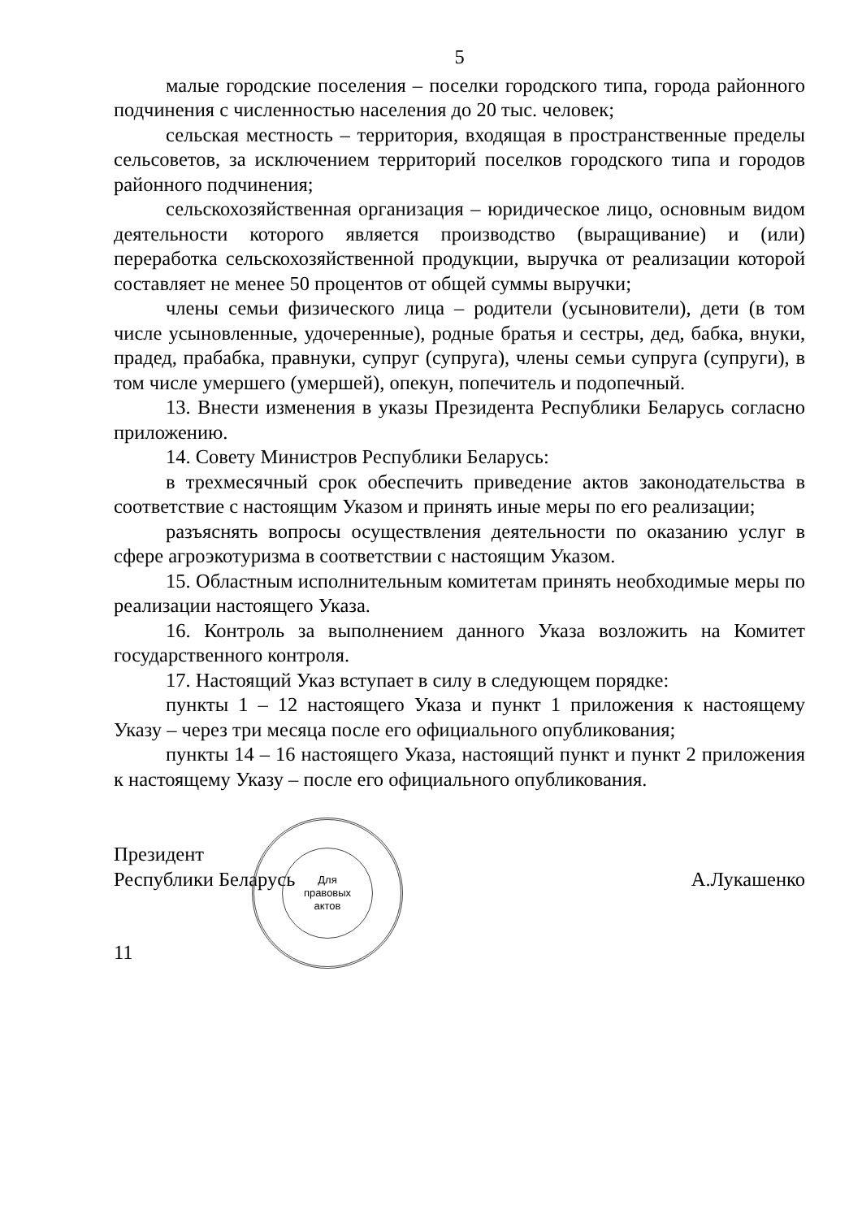5
малые городские поселения – поселки городского типа, города районного подчинения с численностью населения до 20 тыс. человек;
сельская местность – территория, входящая в пространственные пределы сельсоветов, за исключением территорий поселков городского типа и городов районного подчинения;
сельскохозяйственная организация – юридическое лицо, основным видом деятельности которого является производство (выращивание) и (или) переработка сельскохозяйственной продукции, выручка от реализации которой составляет не менее 50 процентов от общей суммы выручки;
члены семьи физического лица – родители (усыновители), дети (в том числе усыновленные, удочеренные), родные братья и сестры, дед, бабка, внуки, прадед, прабабка, правнуки, супруг (супруга), члены семьи супруга (супруги), в том числе умершего (умершей), опекун, попечитель и подопечный.
13. Внести изменения в указы Президента Республики Беларусь согласно приложению.
14. Совету Министров Республики Беларусь:
в трехмесячный срок обеспечить приведение актов законодательства в соответствие с настоящим Указом и принять иные меры по его реализации;
разъяснять вопросы осуществления деятельности по оказанию услуг в сфере агроэкотуризма в соответствии с настоящим Указом.
15. Областным исполнительным комитетам принять необходимые меры по реализации настоящего Указа.
16. Контроль за выполнением данного Указа возложить на Комитет государственного контроля.
17. Настоящий Указ вступает в силу в следующем порядке:
пункты 1 – 12 настоящего Указа и пункт 1 приложения к настоящему Указу – через три месяца после его официального опубликования;
пункты 14 – 16 настоящего Указа, настоящий пункт и пункт 2 приложения к настоящему Указу – после его официального опубликования.
Президент
Республики Беларусь
Для
правовых
актов
А.Лукашенко
11